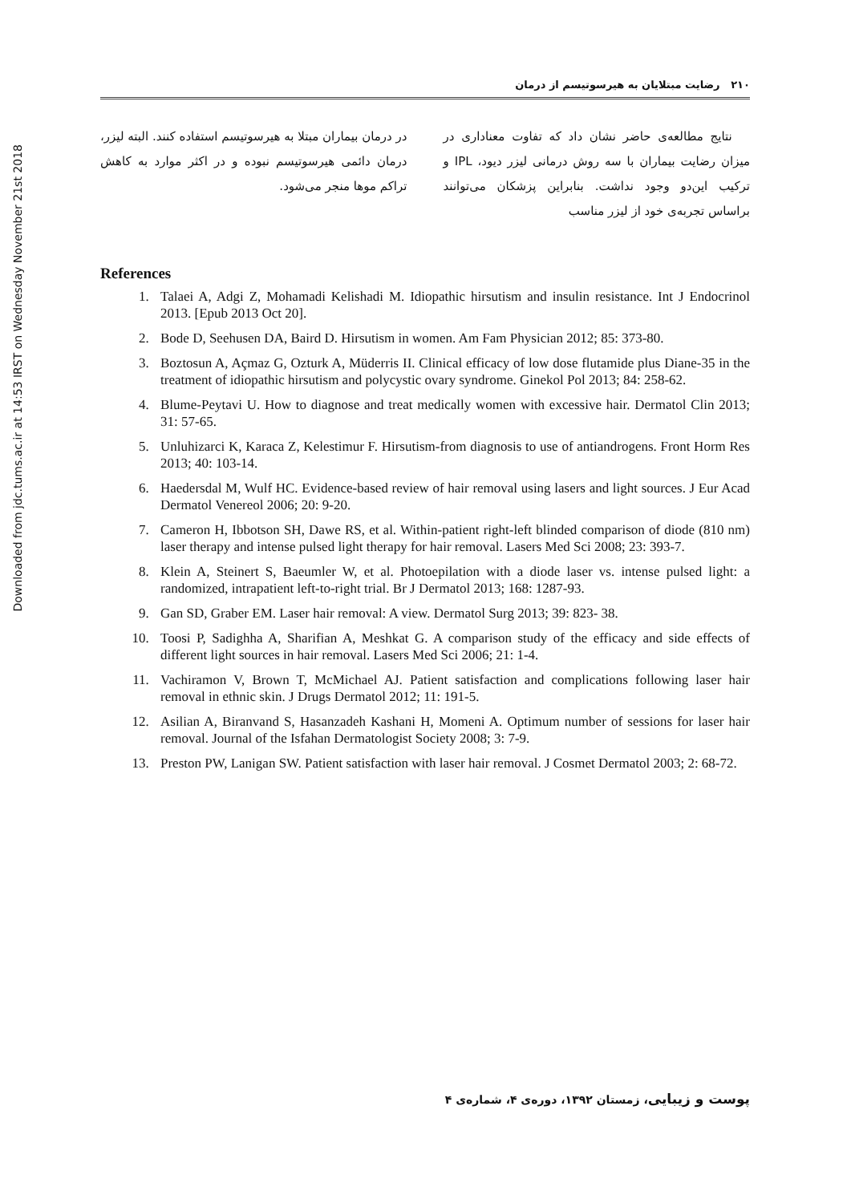Downloaded from jdc.tums.ac.ir at 14:53 IRST on Wednesday November 21st 2018
۲۱۰ رضایت مبتلایان به هیرسوتیسم از درمان
نتایج مطالعه‌ی حاضر نشان داد که تفاوت معناداری در میزان رضایت بیماران با سه روش درمانی لیزر دیود، IPL و ترکیب این‌دو وجود نداشت. بنابراین پزشکان می‌توانند براساس تجربه‌ی خود از لیزر مناسب
در درمان بیماران مبتلا به هیرسوتیسم استفاده کنند. البته لیزر، درمان دائمی هیرسوتیسم نبوده و در اکثر موارد به کاهش تراکم موها منجر می‌شود.
References
1. Talaei A, Adgi Z, Mohamadi Kelishadi M. Idiopathic hirsutism and insulin resistance. Int J Endocrinol 2013. [Epub 2013 Oct 20].
2. Bode D, Seehusen DA, Baird D. Hirsutism in women. Am Fam Physician 2012; 85: 373-80.
3. Boztosun A, Açmaz G, Ozturk A, Müderris II. Clinical efficacy of low dose flutamide plus Diane-35 in the treatment of idiopathic hirsutism and polycystic ovary syndrome. Ginekol Pol 2013; 84: 258-62.
4. Blume-Peytavi U. How to diagnose and treat medically women with excessive hair. Dermatol Clin 2013; 31: 57-65.
5. Unluhizarci K, Karaca Z, Kelestimur F. Hirsutism-from diagnosis to use of antiandrogens. Front Horm Res 2013; 40: 103-14.
6. Haedersdal M, Wulf HC. Evidence-based review of hair removal using lasers and light sources. J Eur Acad Dermatol Venereol 2006; 20: 9-20.
7. Cameron H, Ibbotson SH, Dawe RS, et al. Within-patient right-left blinded comparison of diode (810 nm) laser therapy and intense pulsed light therapy for hair removal. Lasers Med Sci 2008; 23: 393-7.
8. Klein A, Steinert S, Baeumler W, et al. Photoepilation with a diode laser vs. intense pulsed light: a randomized, intrapatient left-to-right trial. Br J Dermatol 2013; 168: 1287-93.
9. Gan SD, Graber EM. Laser hair removal: A view. Dermatol Surg 2013; 39: 823- 38.
10. Toosi P, Sadighha A, Sharifian A, Meshkat G. A comparison study of the efficacy and side effects of different light sources in hair removal. Lasers Med Sci 2006; 21: 1-4.
11. Vachiramon V, Brown T, McMichael AJ. Patient satisfaction and complications following laser hair removal in ethnic skin. J Drugs Dermatol 2012; 11: 191-5.
12. Asilian A, Biranvand S, Hasanzadeh Kashani H, Momeni A. Optimum number of sessions for laser hair removal. Journal of the Isfahan Dermatologist Society 2008; 3: 7-9.
13. Preston PW, Lanigan SW. Patient satisfaction with laser hair removal. J Cosmet Dermatol 2003; 2: 68-72.
پوست و زیبایی، زمستان ۱۳۹۲، دوره‌ی ۴، شماره‌ی ۴